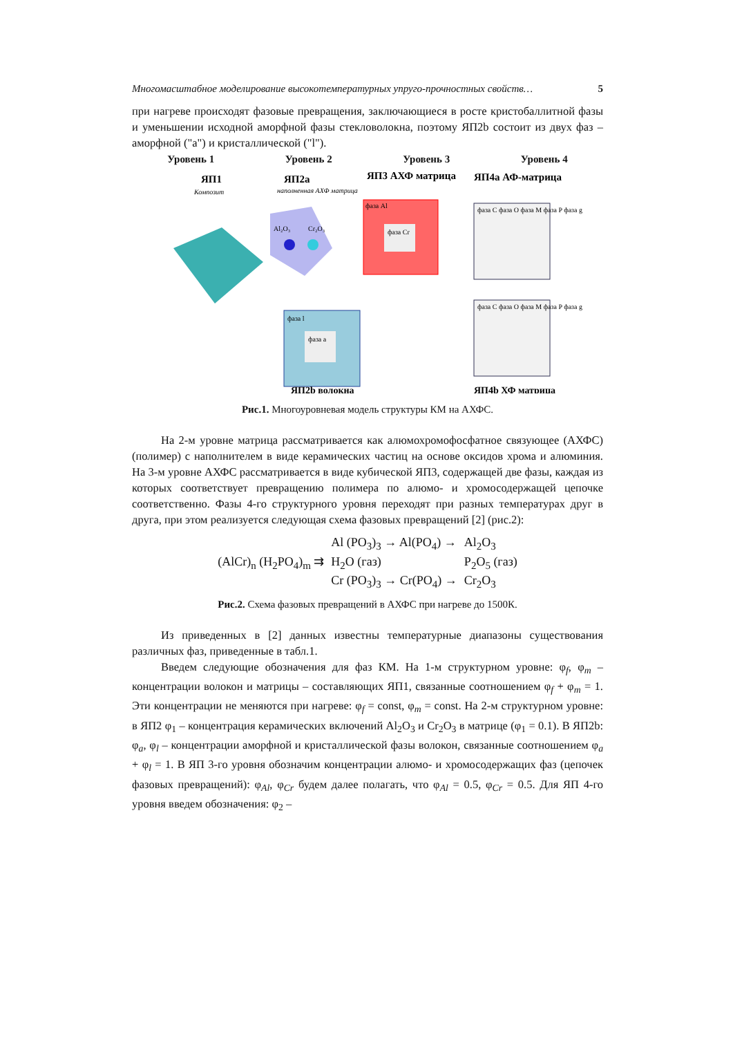Многомасштабное моделирование высокотемпературных упруго-прочностных свойств… 5
при нагреве происходят фазовые превращения, заключающиеся в росте кристобаллитной фазы и уменьшении исходной аморфной фазы стекловолокна, поэтому ЯП2b состоит из двух фаз – аморфной ("a") и кристаллической ("l").
Уровень 1 Уровень 2 Уровень 3 Уровень 4
ЯП1
Композит
ЯП2a
наполненная АХФ матрица
ЯП3 АХФ матрица
ЯП4a АФ-матрица
Al₂O₃
Cr₂O₃
фаза Al
фаза Cr
фаза C фаза O фаза M фаза P фаза g
фаза C фаза O фаза M фаза P фаза g
фаза l
фаза a
ЯП2b волокна
ЯП4b ХФ матрица
Рис.1. Многоуровневая модель структуры КМ на АХФС.
На 2-м уровне матрица рассматривается как алюмохромофосфатное связующее (АХФС) (полимер) с наполнителем в виде керамических частиц на основе оксидов хрома и алюминия. На 3-м уровне АХФС рассматривается в виде кубической ЯП3, содержащей две фазы, каждая из которых соответствует превращению полимера по алюмо- и хромосодержащей цепочке соответственно. Фазы 4-го структурного уровня переходят при разных температурах друг в друга, при этом реализуется следующая схема фазовых превращений [2] (рис.2):
(AlCr)<sub>n</sub> (H<sub>2</sub>PO<sub>4</sub>)<sub>m</sub> ⇉
Al (PO<sub>3</sub>)<sub>3</sub> → Al(PO<sub>4</sub>) →
H<sub>2</sub>O (газ)
Cr (PO<sub>3</sub>)<sub>3</sub> → Cr(PO<sub>4</sub>) →
Al<sub>2</sub>O<sub>3</sub>
P<sub>2</sub>O<sub>5</sub> (газ)
Cr<sub>2</sub>O<sub>3</sub>
Рис.2. Схема фазовых превращений в АХФС при нагреве до 1500К.
Из приведенных в [2] данных известны температурные диапазоны существования различных фаз, приведенные в табл.1.
Введем следующие обозначения для фаз КМ. На 1-м структурном уровне: φ<sub>f</sub>, φ<sub>m</sub> – концентрации волокон и матрицы – составляющих ЯП1, связанные соотношением φ<sub>f</sub> + φ<sub>m</sub> = 1. Эти концентрации не меняются при нагреве: φ<sub>f</sub> = const, φ<sub>m</sub> = const. На 2-м структурном уровне: в ЯП2 φ<sub>1</sub> – концентрация керамических включений Al<sub>2</sub>O<sub>3</sub> и Cr<sub>2</sub>O<sub>3</sub> в матрице (φ<sub>1</sub> = 0.1). В ЯП2b: φ<sub>a</sub>, φ<sub>l</sub> – концентрации аморфной и кристаллической фазы волокон, связанные соотношением φ<sub>a</sub> + φ<sub>l</sub> = 1. В ЯП 3-го уровня обозначим концентрации алюмо- и хромосодержащих фаз (цепочек фазовых превращений): φ<sub>Al</sub>, φ<sub>Cr</sub> будем далее полагать, что φ<sub>Al</sub> = 0.5, φ<sub>Cr</sub> = 0.5. Для ЯП 4-го уровня введем обозначения: φ<sub>2</sub> –